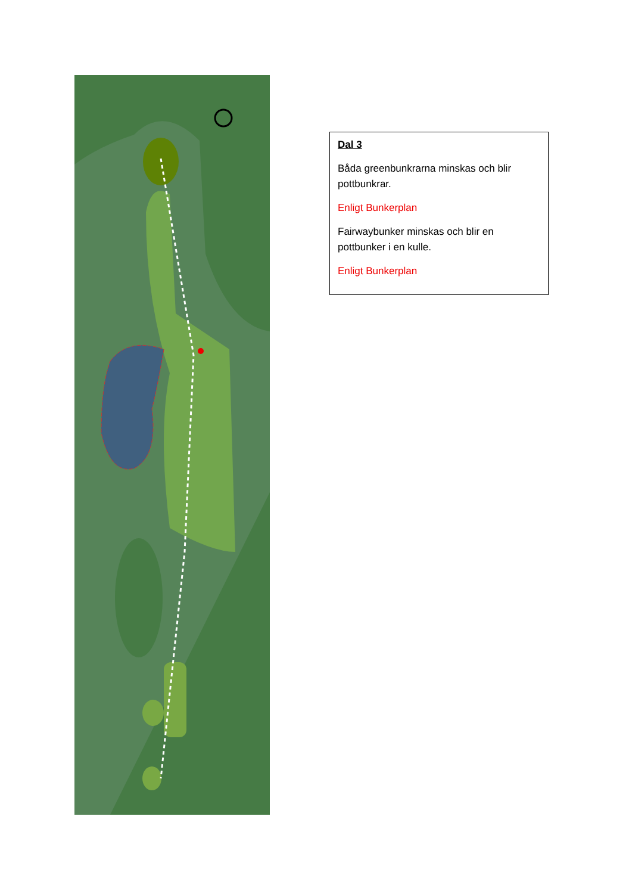Dal 3
Båda greenbunkrarna minskas och blir pottbunkrar.
Enligt Bunkerplan
Fairwaybunker minskas och blir en pottbunker i en kulle.
Enligt Bunkerplan